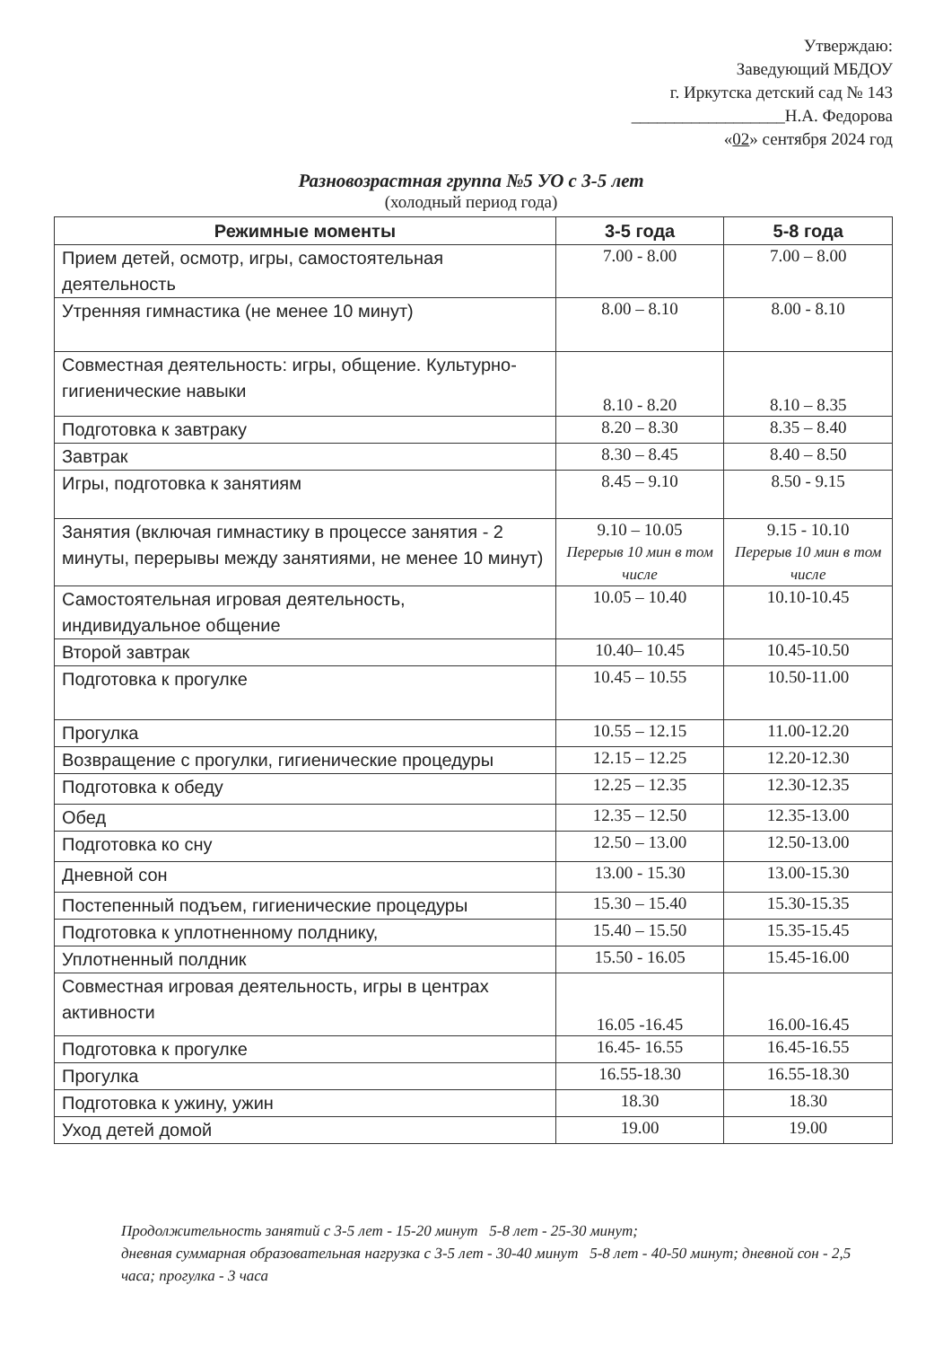Утверждаю:
Заведующий МБДОУ
г. Иркутска детский сад № 143
__________________Н.А. Федорова
«02» сентября 2024 год
Разновозрастная группа №5 УО с 3-5 лет
(холодный период года)
| Режимные моменты | 3-5 года | 5-8 года |
| --- | --- | --- |
| Прием детей, осмотр, игры, самостоятельная деятельность | 7.00 - 8.00 | 7.00 – 8.00 |
| Утренняя гимнастика (не менее 10 минут) | 8.00 – 8.10 | 8.00 - 8.10 |
| Совместная деятельность: игры, общение. Культурно-гигиенические навыки | 8.10 - 8.20 | 8.10 – 8.35 |
| Подготовка к завтраку | 8.20 – 8.30 | 8.35 – 8.40 |
| Завтрак | 8.30 – 8.45 | 8.40 – 8.50 |
| Игры, подготовка к занятиям | 8.45 – 9.10 | 8.50 - 9.15 |
| Занятия (включая гимнастику в процессе занятия - 2 минуты, перерывы между занятиями, не менее 10 минут) | 9.10 – 10.05 Перерыв 10 мин в том числе | 9.15 - 10.10 Перерыв 10 мин в том числе |
| Самостоятельная игровая деятельность, индивидуальное общение | 10.05 – 10.40 | 10.10-10.45 |
| Второй завтрак | 10.40– 10.45 | 10.45-10.50 |
| Подготовка к прогулке | 10.45 – 10.55 | 10.50-11.00 |
| Прогулка | 10.55 – 12.15 | 11.00-12.20 |
| Возвращение с прогулки, гигиенические процедуры | 12.15 – 12.25 | 12.20-12.30 |
| Подготовка к обеду | 12.25 – 12.35 | 12.30-12.35 |
| Обед | 12.35 – 12.50 | 12.35-13.00 |
| Подготовка ко сну | 12.50 – 13.00 | 12.50-13.00 |
| Дневной сон | 13.00 - 15.30 | 13.00-15.30 |
| Постепенный подъем, гигиенические процедуры | 15.30 – 15.40 | 15.30-15.35 |
| Подготовка к уплотненному полднику, | 15.40 – 15.50 | 15.35-15.45 |
| Уплотненный полдник | 15.50 - 16.05 | 15.45-16.00 |
| Совместная игровая деятельность, игры в центрах активности | 16.05 -16.45 | 16.00-16.45 |
| Подготовка к прогулке | 16.45- 16.55 | 16.45-16.55 |
| Прогулка | 16.55-18.30 | 16.55-18.30 |
| Подготовка к ужину, ужин | 18.30 | 18.30 |
| Уход детей домой | 19.00 | 19.00 |
Продолжительность занятий с 3-5 лет - 15-20 минут 5-8 лет - 25-30 минут;
дневная суммарная образовательная нагрузка с 3-5 лет - 30-40 минут 5-8 лет - 40-50 минут; дневной сон - 2,5 часа; прогулка - 3 часа